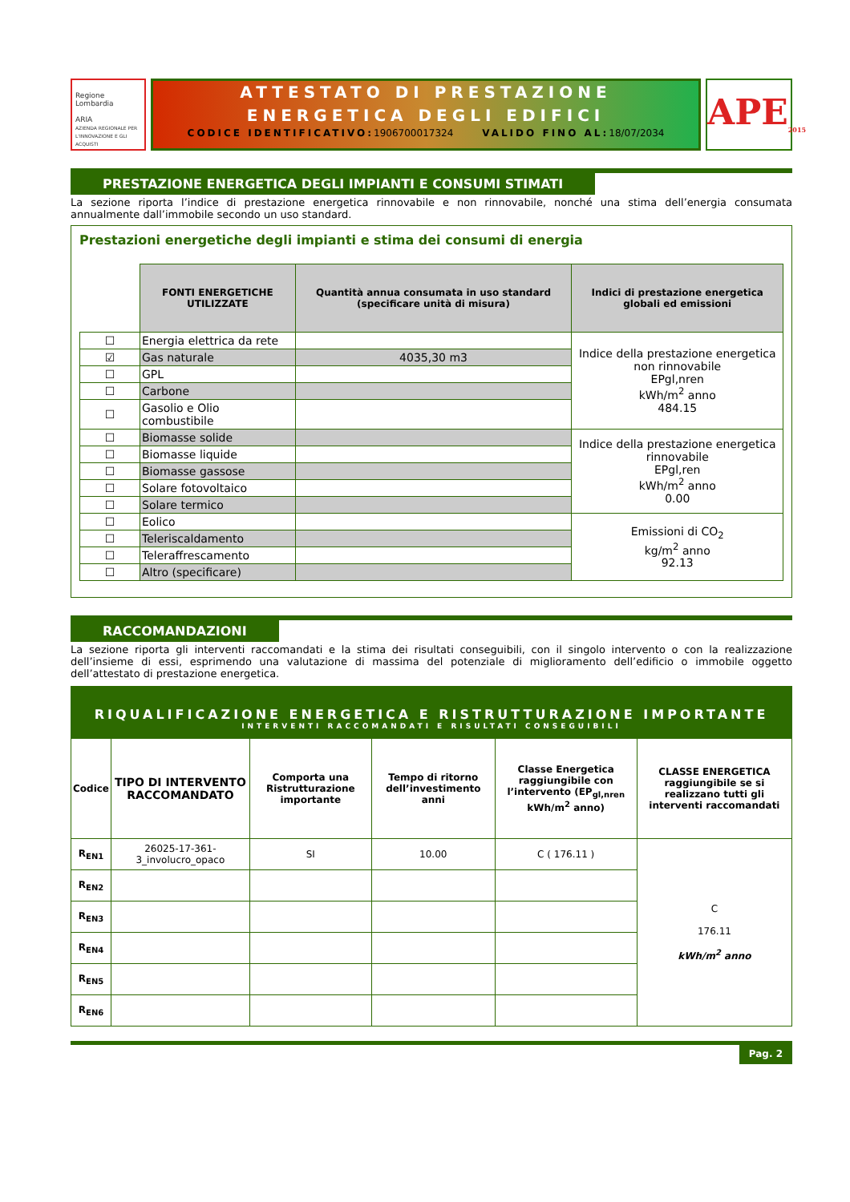Regione Lombardia
ARIA
AZIENDA REGIONALE PER L'INNOVAZIONE E GLI ACQUISTI
ATTESTATO DI PRESTAZIONE
ENERGETICA DEGLI EDIFICI
CODICE IDENTIFICATIVO:1906700017324 VALIDO FINO AL:18/07/2034
APE<sub>2015</sub>
PRESTAZIONE ENERGETICA DEGLI IMPIANTI E CONSUMI STIMATI
La sezione riporta l’indice di prestazione energetica rinnovabile e non rinnovabile, nonché una stima dell’energia consumata annualmente dall’immobile secondo un uso standard.
Prestazioni energetiche degli impianti e stima dei consumi di energia
| | FONTI ENERGETICHE UTILIZZATE | Quantità annua consumata in uso standard (specificare unità di misura) | Indici di prestazione energetica globali ed emissioni |
| ☐ | Energia elettrica da rete | | Indice della prestazione energetica non rinnovabile EPgl,nren kWh/m<sup>2</sup> anno 484.15 |
| ☑ | Gas naturale | 4035,30 m3 | |
| ☐ | GPL | | |
| ☐ | Carbone | | |
| ☐ | Gasolio e Olio combustibile | | |
| ☐ | Biomasse solide | | Indice della prestazione energetica rinnovabile EPgl,ren kWh/m<sup>2</sup> anno 0.00 |
| ☐ | Biomasse liquide | | |
| ☐ | Biomasse gassose | | |
| ☐ | Solare fotovoltaico | | |
| ☐ | Solare termico | | |
| ☐ | Eolico | | Emissioni di CO<sub>2</sub> kg/m<sup>2</sup> anno 92.13 |
| ☐ | Teleriscaldamento | | |
| ☐ | Teleraffrescamento | | |
| ☐ | Altro (specificare) | | |
RACCOMANDAZIONI
La sezione riporta gli interventi raccomandati e la stima dei risultati conseguibili, con il singolo intervento o con la realizzazione dell’insieme di essi, esprimendo una valutazione di massima del potenziale di miglioramento dell’edificio o immobile oggetto dell’attestato di prestazione energetica.
RIQUALIFICAZIONE ENERGETICA E RISTRUTTURAZIONE IMPORTANTE
INTERVENTI RACCOMANDATI E RISULTATI CONSEGUIBILI
| Codice | TIPO DI INTERVENTO RACCOMANDATO | Comporta una Ristrutturazione importante | Tempo di ritorno dell’investimento anni | Classe Energetica raggiungibile con l’intervento (EP<sub>gl,nren</sub> kWh/m<sup>2</sup> anno) | CLASSE ENERGETICA raggiungibile se si realizzano tutti gli interventi raccomandati |
| --- | --- | --- | --- | --- | --- |
| R<sub>EN1</sub> | 26025-17-361-3_involucro_opaco | SI | 10.00 | C ( 176.11 ) | C 176.11 kWh/m<sup>2</sup> anno |
| R<sub>EN2</sub> | | | | | |
| R<sub>EN3</sub> | | | | | |
| R<sub>EN4</sub> | | | | | |
| R<sub>EN5</sub> | | | | | |
| R<sub>EN6</sub> | | | | | |
Pag. 2